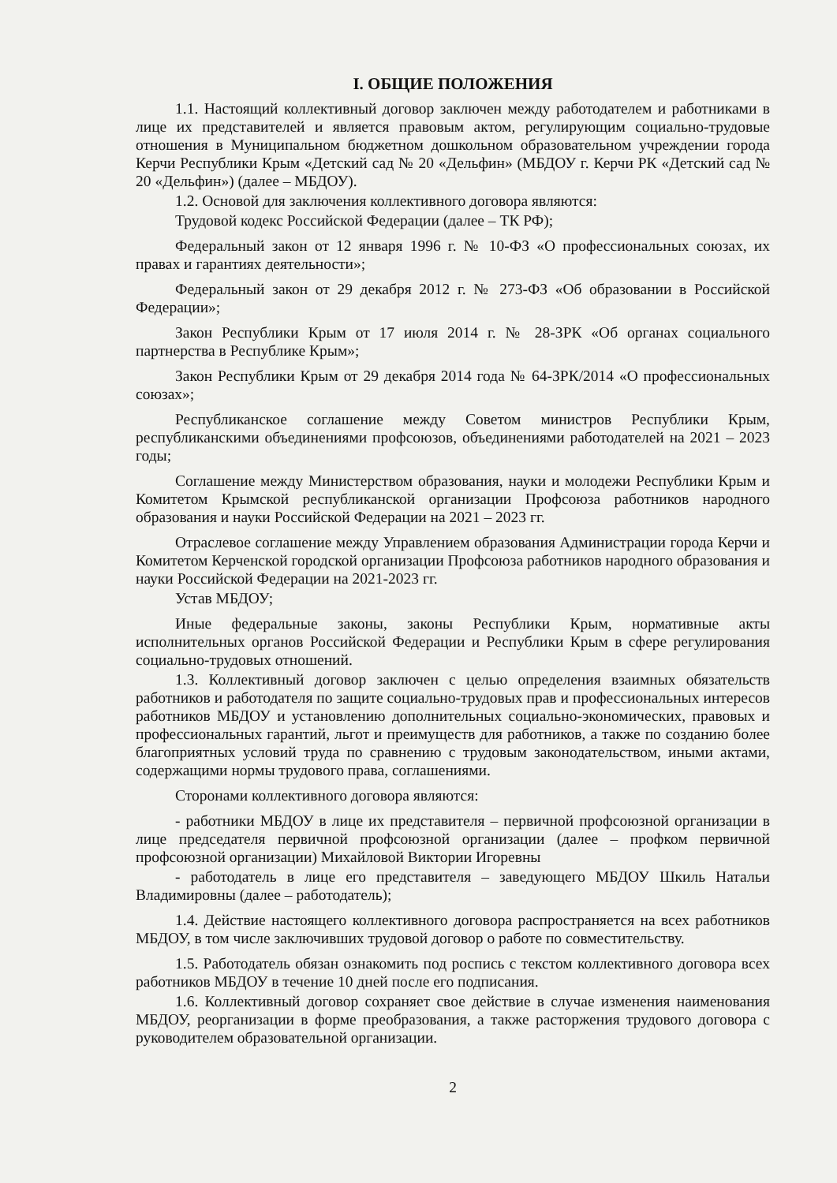I. ОБЩИЕ ПОЛОЖЕНИЯ
1.1. Настоящий коллективный договор заключен между работодателем и работниками в лице их представителей и является правовым актом, регулирующим социально-трудовые отношения в Муниципальном бюджетном дошкольном образовательном учреждении города Керчи Республики Крым «Детский сад № 20 «Дельфин» (МБДОУ г. Керчи РК «Детский сад № 20 «Дельфин») (далее – МБДОУ).
1.2. Основой для заключения коллективного договора являются:
Трудовой кодекс Российской Федерации (далее – ТК РФ);
Федеральный закон от 12 января 1996 г. № 10-ФЗ «О профессиональных союзах, их правах и гарантиях деятельности»;
Федеральный закон от 29 декабря 2012 г. № 273-ФЗ «Об образовании в Российской Федерации»;
Закон Республики Крым от 17 июля 2014 г. № 28-ЗРК «Об органах социального партнерства в Республике Крым»;
Закон Республики Крым от 29 декабря 2014 года № 64-ЗРК/2014 «О профессиональных союзах»;
Республиканское соглашение между Советом министров Республики Крым, республиканскими объединениями профсоюзов, объединениями работодателей на 2021 – 2023 годы;
Соглашение между Министерством образования, науки и молодежи Республики Крым и Комитетом Крымской республиканской организации Профсоюза работников народного образования и науки Российской Федерации на 2021 – 2023 гг.
Отраслевое соглашение между Управлением образования Администрации города Керчи и Комитетом Керченской городской организации Профсоюза работников народного образования и науки Российской Федерации на 2021-2023 гг.
Устав МБДОУ;
Иные федеральные законы, законы Республики Крым, нормативные акты исполнительных органов Российской Федерации и Республики Крым в сфере регулирования социально-трудовых отношений.
1.3. Коллективный договор заключен с целью определения взаимных обязательств работников и работодателя по защите социально-трудовых прав и профессиональных интересов работников МБДОУ и установлению дополнительных социально-экономических, правовых и профессиональных гарантий, льгот и преимуществ для работников, а также по созданию более благоприятных условий труда по сравнению с трудовым законодательством, иными актами, содержащими нормы трудового права, соглашениями.
Сторонами коллективного договора являются:
- работники МБДОУ в лице их представителя – первичной профсоюзной организации в лице председателя первичной профсоюзной организации (далее – профком первичной профсоюзной организации) Михайловой Виктории Игоревны
- работодатель в лице его представителя – заведующего МБДОУ Шкиль Натальи Владимировны (далее – работодатель);
1.4. Действие настоящего коллективного договора распространяется на всех работников МБДОУ, в том числе заключивших трудовой договор о работе по совместительству.
1.5. Работодатель обязан ознакомить под роспись с текстом коллективного договора всех работников МБДОУ в течение 10 дней после его подписания.
1.6. Коллективный договор сохраняет свое действие в случае изменения наименования МБДОУ, реорганизации в форме преобразования, а также расторжения трудового договора с руководителем образовательной организации.
2